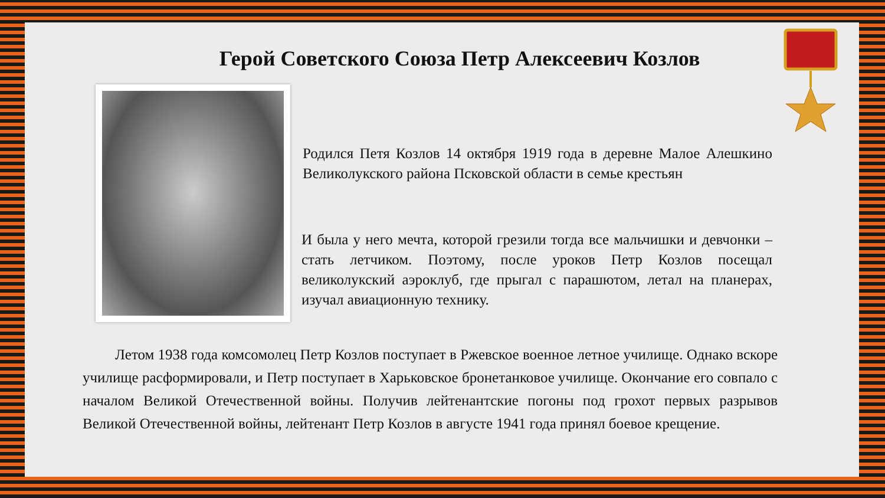Герой Советского Союза Петр Алексеевич Козлов
Родился Петя Козлов 14 октября 1919 года в деревне Малое Алешкино Великолукского района Псковской области в семье крестьян
И была у него мечта, которой грезили тогда все мальчишки и девчонки – стать летчиком. Поэтому, после уроков Петр Козлов посещал великолукский аэроклуб, где прыгал с парашютом, летал на планерах, изучал авиационную технику.
Летом 1938 года комсомолец Петр Козлов поступает в Ржевское военное летное училище. Однако вскоре училище расформировали, и Петр поступает в Харьковское бронетанковое училище. Окончание его совпало с началом Великой Отечественной войны. Получив лейтенантские погоны под грохот первых разрывов Великой Отечественной войны, лейтенант Петр Козлов в августе 1941 года принял боевое крещение.